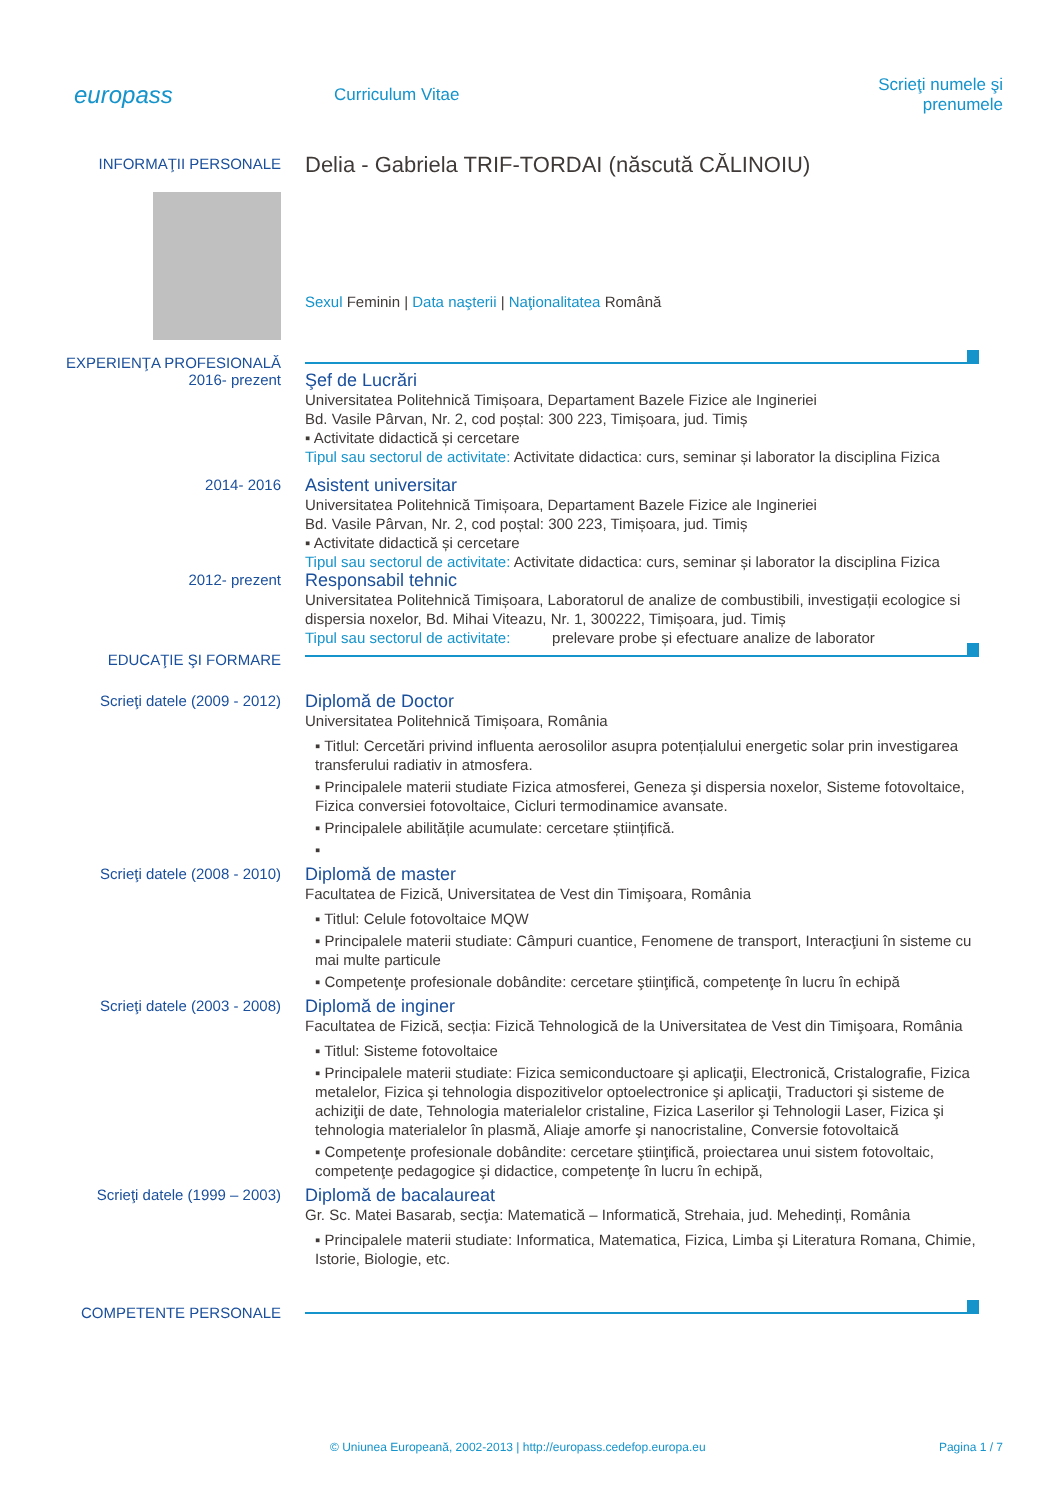europass
Curriculum Vitae Scrieţi numele şi prenumele
INFORMAŢII PERSONALE
Delia - Gabriela TRIF-TORDAI (născută CĂLINOIU)
Sexul Feminin | Data naşterii | Naţionalitatea Română
EXPERIENŢA PROFESIONALĂ
2016- prezent
Şef de Lucrări
Universitatea Politehnică Timișoara, Departament Bazele Fizice ale Ingineriei
Bd. Vasile Pârvan, Nr. 2, cod poștal: 300 223, Timișoara, jud. Timiș
▪ Activitate didactică și cercetare
Tipul sau sectorul de activitate: Activitate didactica: curs, seminar și laborator la disciplina Fizica
2014- 2016
Asistent universitar
Universitatea Politehnică Timișoara, Departament Bazele Fizice ale Ingineriei
Bd. Vasile Pârvan, Nr. 2, cod poștal: 300 223, Timișoara, jud. Timiș
▪ Activitate didactică și cercetare
Tipul sau sectorul de activitate: Activitate didactica: curs, seminar și laborator la disciplina Fizica
2012- prezent
Responsabil tehnic
Universitatea Politehnică Timișoara, Laboratorul de analize de combustibili, investigații ecologice si dispersia noxelor, Bd. Mihai Viteazu, Nr. 1, 300222, Timișoara, jud. Timiș
Tipul sau sectorul de activitate: prelevare probe și efectuare analize de laborator
EDUCAŢIE ŞI FORMARE
Scrieţi datele (2009 - 2012)
Diplomă de Doctor
Universitatea Politehnică Timișoara, România
▪ Titlul: Cercetări privind influenta aerosolilor asupra potențialului energetic solar prin investigarea transferului radiativ in atmosfera.
▪ Principalele materii studiate Fizica atmosferei, Geneza şi dispersia noxelor, Sisteme fotovoltaice, Fizica conversiei fotovoltaice, Cicluri termodinamice avansate.
▪ Principalele abilitățile acumulate: cercetare științifică.
▪
Scrieţi datele (2008 - 2010)
Diplomă de master
Facultatea de Fizică, Universitatea de Vest din Timişoara, România
▪ Titlul: Celule fotovoltaice MQW
▪ Principalele materii studiate: Câmpuri cuantice, Fenomene de transport, Interacţiuni în sisteme cu mai multe particule
▪ Competenţe profesionale dobândite: cercetare ştiinţifică, competenţe în lucru în echipă
Scrieţi datele (2003 - 2008)
Diplomă de inginer
Facultatea de Fizică, secția: Fizică Tehnologică de la Universitatea de Vest din Timişoara, România
▪ Titlul: Sisteme fotovoltaice
▪ Principalele materii studiate: Fizica semiconductoare şi aplicaţii, Electronică, Cristalografie, Fizica metalelor, Fizica şi tehnologia dispozitivelor optoelectronice şi aplicaţii, Traductori şi sisteme de achiziţii de date, Tehnologia materialelor cristaline, Fizica Laserilor şi Tehnologii Laser, Fizica şi tehnologia materialelor în plasmă, Aliaje amorfe şi nanocristaline, Conversie fotovoltaică
▪ Competenţe profesionale dobândite: cercetare ştiinţifică, proiectarea unui sistem fotovoltaic, competenţe pedagogice şi didactice, competenţe în lucru în echipă,
Scrieţi datele (1999 – 2003)
Diplomă de bacalaureat
Gr. Sc. Matei Basarab, secţia: Matematică – Informatică, Strehaia, jud. Mehedinți, România
▪ Principalele materii studiate: Informatica, Matematica, Fizica, Limba şi Literatura Romana, Chimie, Istorie, Biologie, etc.
COMPETENTE PERSONALE
© Uniunea Europeană, 2002-2013 | http://europass.cedefop.europa.eu Pagina 1 / 7